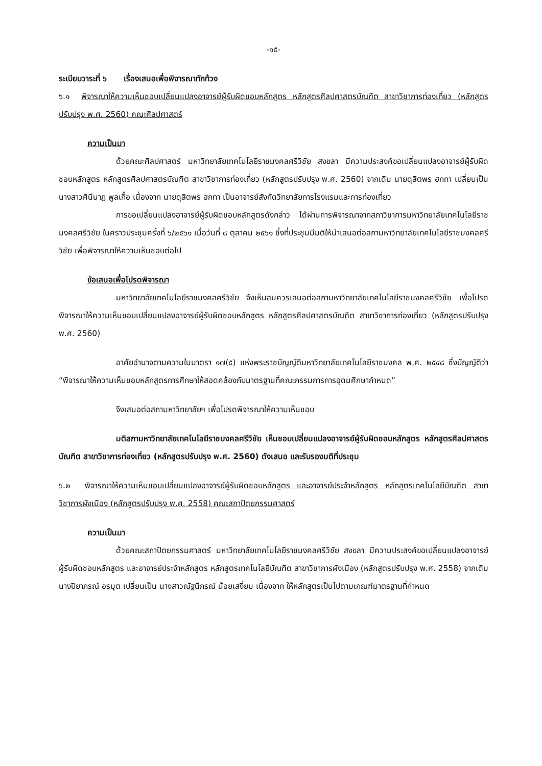-๑๕-
ระเบียบวาระที่ ๖ เรื่องเสนอเพื่อพิจารณาทักท้วง
๖.๑ พิจารณาให้ความเห็นชอบเปลี่ยนแปลงอาจารย์ผู้รับผิดชอบหลักสูตร หลักสูตรศิลปศาสตรบัณฑิต สาขาวิชาการท่องเที่ยว (หลักสูตรปรับปรุง พ.ศ. 2560) คณะศิลปศาสตร์
ความเป็นมา
ด้วยคณะศิลปศาสตร์ มหาวิทยาลัยเทคโนโลยีราชมงคลศรีวิชัย สงขลา มีความประสงค์ขอเปลี่ยนแปลงอาจารย์ผู้รับผิดชอบหลักสูตร หลักสูตรศิลปศาสตรบัณฑิต สาขาวิชาการท่องเที่ยว (หลักสูตรปรับปรุง พ.ศ. 2560) จากเดิม นายดุสิตพร ฮกทา เปลี่ยนเป็น นางสาวศินีนาฏ พูลเกื้อ เนื่องจาก นายดุสิตพร ฮกทา เป็นอาจารย์สังกัดวิทยาลัยการโรงแรมและการท่องเที่ยว
การขอเปลี่ยนแปลงอาจารย์ผู้รับผิดชอบหลักสูตรดังกล่าว ได้ผ่านการพิจารณาจากสภาวิชาการมหาวิทยาลัยเทคโนโลยีราชมงคลศรีวิชัย ในคราวประชุมครั้งที่ ๖/๒๕๖๑ เมื่อวันที่ ๘ ตุลาคม ๒๕๖๑ ซึ่งที่ประชุมมีมติให้นำเสนอต่อสภามหาวิทยาลัยเทคโนโลยีราชมงคลศรีวิชัย เพื่อพิจารณาให้ความเห็นชอบต่อไป
ข้อเสนอเพื่อโปรดพิจารณา
มหาวิทยาลัยเทคโนโลยีราชมงคลศรีวิชัย จึงเห็นสมควรเสนอต่อสภามหาวิทยาลัยเทคโนโลยีราชมงคลศรีวิชัย เพื่อโปรดพิจารณาให้ความเห็นชอบเปลี่ยนแปลงอาจารย์ผู้รับผิดชอบหลักสูตร หลักสูตรศิลปศาสตรบัณฑิต สาขาวิชาการท่องเที่ยว (หลักสูตรปรับปรุง พ.ศ. 2560)
อาศัยอำนาจตามความในมาตรา ๑๗(๕) แห่งพระราชบัญญัติมหาวิทยาลัยเทคโนโลยีราชมงคล พ.ศ. ๒๕๔๘ ซึ่งบัญญัติว่า “พิจารณาให้ความเห็นชอบหลักสูตรการศึกษาให้สอดคล้องกับมาตรฐานที่คณะกรรมการการอุดมศึกษากำหนด”
จึงเสนอต่อสภามหาวิทยาลัยฯ เพื่อโปรดพิจารณาให้ความเห็นชอบ
มติสภามหาวิทยาลัยเทคโนโลยีราชมงคลศรีวิชัย เห็นชอบเปลี่ยนแปลงอาจารย์ผู้รับผิดชอบหลักสูตร หลักสูตรศิลปศาสตรบัณฑิต สาขาวิชาการท่องเที่ยว (หลักสูตรปรับปรุง พ.ศ. 2560) ดังเสนอ และรับรองมติที่ประชุม
๖.๒ พิจารณาให้ความเห็นชอบเปลี่ยนแปลงอาจารย์ผู้รับผิดชอบหลักสูตร และอาจารย์ประจำหลักสูตร หลักสูตรเทคโนโลยีบัณฑิต สาขาวิชาการผังเมือง (หลักสูตรปรับปรุง พ.ศ. 2558) คณะสถาปัตยกรรมศาสตร์
ความเป็นมา
ด้วยคณะสถาปัตยกรรมศาสตร์ มหาวิทยาลัยเทคโนโลยีราชมงคลศรีวิชัย สงขลา มีความประสงค์ขอเปลี่ยนแปลงอาจารย์ผู้รับผิดชอบหลักสูตร และอาจารย์ประจำหลักสูตร หลักสูตรเทคโนโลยีบัณฑิต สาขาวิชาการผังเมือง (หลักสูตรปรับปรุง พ.ศ. 2558) จากเดิม นางปิยาภรณ์ อรมุต เปลี่ยนเป็น นางสาวณัฐนีภรณ์ น้อยเสงี่ยม เนื่องจาก ให้หลักสูตรเป็นไปตามเกณฑ์มาตรฐานที่กำหนด